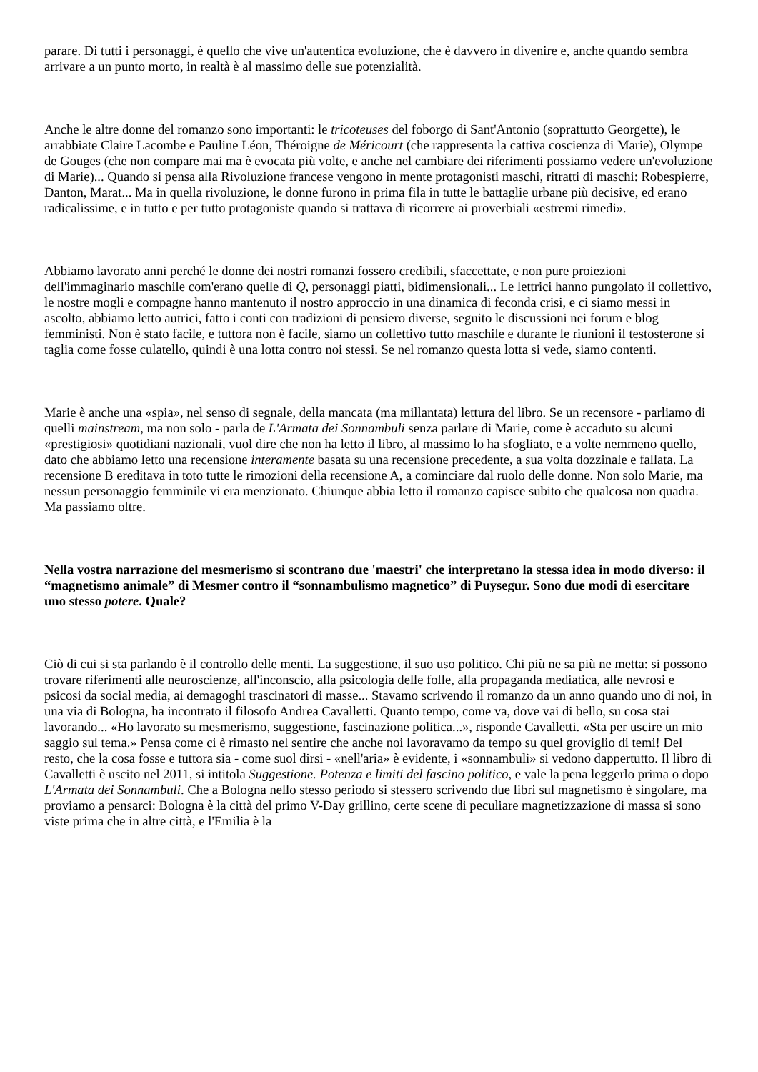parare. Di tutti i personaggi, è quello che vive un'autentica evoluzione, che è davvero in divenire e, anche quando sembra arrivare a un punto morto, in realtà è al massimo delle sue potenzialità.
Anche le altre donne del romanzo sono importanti: le tricoteuses del foborgo di Sant'Antonio (soprattutto Georgette), le arrabbiate Claire Lacombe e Pauline Léon, Théroigne de Méricourt (che rappresenta la cattiva coscienza di Marie), Olympe de Gouges (che non compare mai ma è evocata più volte, e anche nel cambiare dei riferimenti possiamo vedere un'evoluzione di Marie)... Quando si pensa alla Rivoluzione francese vengono in mente protagonisti maschi, ritratti di maschi: Robespierre, Danton, Marat... Ma in quella rivoluzione, le donne furono in prima fila in tutte le battaglie urbane più decisive, ed erano radicalissime, e in tutto e per tutto protagoniste quando si trattava di ricorrere ai proverbiali «estremi rimedi».
Abbiamo lavorato anni perché le donne dei nostri romanzi fossero credibili, sfaccettate, e non pure proiezioni dell'immaginario maschile com'erano quelle di Q, personaggi piatti, bidimensionali... Le lettrici hanno pungolato il collettivo, le nostre mogli e compagne hanno mantenuto il nostro approccio in una dinamica di feconda crisi, e ci siamo messi in ascolto, abbiamo letto autrici, fatto i conti con tradizioni di pensiero diverse, seguito le discussioni nei forum e blog femministi. Non è stato facile, e tuttora non è facile, siamo un collettivo tutto maschile e durante le riunioni il testosterone si taglia come fosse culatello, quindi è una lotta contro noi stessi. Se nel romanzo questa lotta si vede, siamo contenti.
Marie è anche una «spia», nel senso di segnale, della mancata (ma millantata) lettura del libro. Se un recensore - parliamo di quelli mainstream, ma non solo - parla de L'Armata dei Sonnambuli senza parlare di Marie, come è accaduto su alcuni «prestigiosi» quotidiani nazionali, vuol dire che non ha letto il libro, al massimo lo ha sfogliato, e a volte nemmeno quello, dato che abbiamo letto una recensione interamente basata su una recensione precedente, a sua volta dozzinale e fallata. La recensione B ereditava in toto tutte le rimozioni della recensione A, a cominciare dal ruolo delle donne. Non solo Marie, ma nessun personaggio femminile vi era menzionato. Chiunque abbia letto il romanzo capisce subito che qualcosa non quadra. Ma passiamo oltre.
Nella vostra narrazione del mesmerismo si scontrano due 'maestri' che interpretano la stessa idea in modo diverso: il “magnetismo animale” di Mesmer contro il “sonnambulismo magnetico” di Puysegur. Sono due modi di esercitare uno stesso potere. Quale?
Ciò di cui si sta parlando è il controllo delle menti. La suggestione, il suo uso politico. Chi più ne sa più ne metta: si possono trovare riferimenti alle neuroscienze, all'inconscio, alla psicologia delle folle, alla propaganda mediatica, alle nevrosi e psicosi da social media, ai demagoghi trascinatori di masse... Stavamo scrivendo il romanzo da un anno quando uno di noi, in una via di Bologna, ha incontrato il filosofo Andrea Cavalletti. Quanto tempo, come va, dove vai di bello, su cosa stai lavorando... «Ho lavorato su mesmerismo, suggestione, fascinazione politica...», risponde Cavalletti. «Sta per uscire un mio saggio sul tema.» Pensa come ci è rimasto nel sentire che anche noi lavoravamo da tempo su quel groviglio di temi! Del resto, che la cosa fosse e tuttora sia - come suol dirsi - «nell'aria» è evidente, i «sonnambuli» si vedono dappertutto. Il libro di Cavalletti è uscito nel 2011, si intitola Suggestione. Potenza e limiti del fascino politico, e vale la pena leggerlo prima o dopo L'Armata dei Sonnambuli. Che a Bologna nello stesso periodo si stessero scrivendo due libri sul magnetismo è singolare, ma proviamo a pensarci: Bologna è la città del primo V-Day grillino, certe scene di peculiare magnetizzazione di massa si sono viste prima che in altre città, e l'Emilia è la